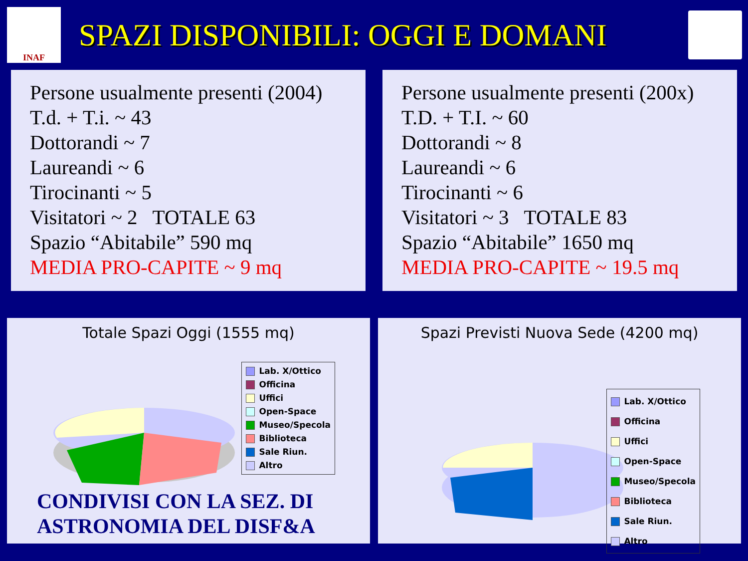INAF
SPAZI DISPONIBILI: OGGI E DOMANI
Persone usualmente presenti (2004)
T.d. + T.i. ~ 43
Dottorandi ~ 7
Laureandi ~ 6
Tirocinanti ~ 5
Visitatori ~ 2 TOTALE 63
Spazio “Abitabile” 590 mq
MEDIA PRO-CAPITE ~ 9 mq
Persone usualmente presenti (200x)
T.D. + T.I. ~ 60
Dottorandi ~ 8
Laureandi ~ 6
Tirocinanti ~ 6
Visitatori ~ 3 TOTALE 83
Spazio “Abitabile” 1650 mq
MEDIA PRO-CAPITE ~ 19.5 mq
Totale Spazi Oggi (1555 mq)
Lab. X/Ottico
Officina
Uffici
Open-Space
Museo/Specola
Biblioteca
Sale Riun.
Altro
CONDIVISI CON LA SEZ. DI
ASTRONOMIA DEL DISF&A
Spazi Previsti Nuova Sede (4200 mq)
Lab. X/Ottico
Officina
Uffici
Open-Space
Museo/Specola
Biblioteca
Sale Riun.
Altro